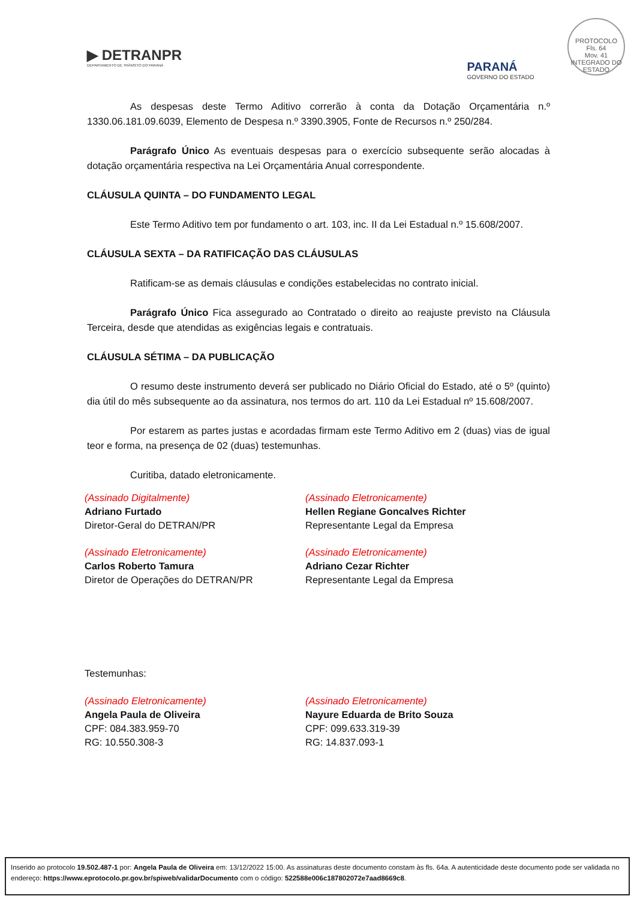▶ DETRANPR
DEPARTAMENTO DE TRÂNSITO DO PARANÁ
PARANÁ
GOVERNO DO ESTADO
PROTOCOLO
Fls. 64
Mov. 41
INTEGRADO DO ESTADO
As despesas deste Termo Aditivo correrão à conta da Dotação Orçamentária n.º 1330.06.181.09.6039, Elemento de Despesa n.º 3390.3905, Fonte de Recursos n.º 250/284.
Parágrafo Único As eventuais despesas para o exercício subsequente serão alocadas à dotação orçamentária respectiva na Lei Orçamentária Anual correspondente.
CLÁUSULA QUINTA – DO FUNDAMENTO LEGAL
Este Termo Aditivo tem por fundamento o art. 103, inc. II da Lei Estadual n.º 15.608/2007.
CLÁUSULA SEXTA – DA RATIFICAÇÃO DAS CLÁUSULAS
Ratificam-se as demais cláusulas e condições estabelecidas no contrato inicial.
Parágrafo Único Fica assegurado ao Contratado o direito ao reajuste previsto na Cláusula Terceira, desde que atendidas as exigências legais e contratuais.
CLÁUSULA SÉTIMA – DA PUBLICAÇÃO
O resumo deste instrumento deverá ser publicado no Diário Oficial do Estado, até o 5º (quinto) dia útil do mês subsequente ao da assinatura, nos termos do art. 110 da Lei Estadual nº 15.608/2007.
Por estarem as partes justas e acordadas firmam este Termo Aditivo em 2 (duas) vias de igual teor e forma, na presença de 02 (duas) testemunhas.
Curitiba, datado eletronicamente.
(Assinado Digitalmente)
Adriano Furtado
Diretor-Geral do DETRAN/PR
(Assinado Eletronicamente)
Hellen Regiane Goncalves Richter
Representante Legal da Empresa
(Assinado Eletronicamente)
Carlos Roberto Tamura
Diretor de Operações do DETRAN/PR
(Assinado Eletronicamente)
Adriano Cezar Richter
Representante Legal da Empresa
Testemunhas:
(Assinado Eletronicamente)
Angela Paula de Oliveira
CPF: 084.383.959-70
RG: 10.550.308-3
(Assinado Eletronicamente)
Nayure Eduarda de Brito Souza
CPF: 099.633.319-39
RG: 14.837.093-1
Inserido ao protocolo 19.502.487-1 por: Angela Paula de Oliveira em: 13/12/2022 15:00. As assinaturas deste documento constam às fls. 64a. A autenticidade deste documento pode ser validada no endereço: https://www.eprotocolo.pr.gov.br/spiweb/validarDocumento com o código: 522588e006c187802072e7aad8669c8.